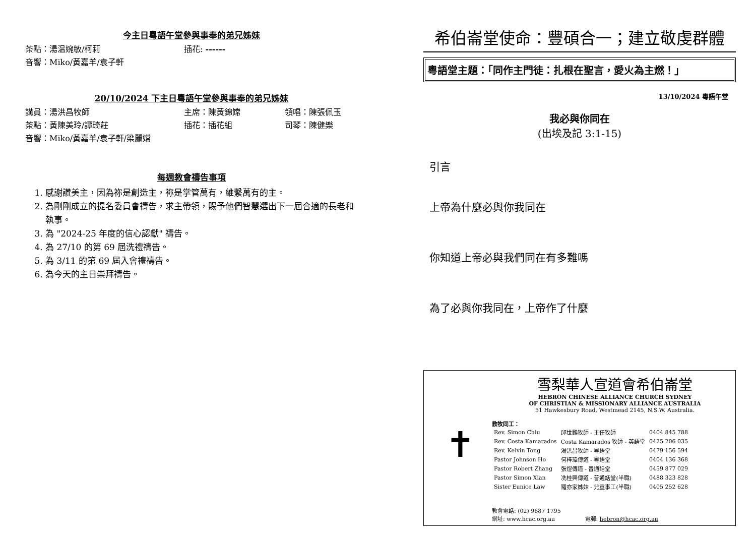今主日粵語午堂參與事奉的弟兄姊妹
茶點：湯温婉敏/柯莉 插花: ------
音響：Miko/黃嘉羊/袁子軒
20/10/2024 下主日粵語午堂參與事奉的弟兄姊妹
講員：湯洪昌牧師 主席：陳黃錦嫦 領唱：陳張佩玉
茶點：黃陳美玲/譚琦莊 插花：插花組 司琴：陳健樂
音響：Miko/黃嘉羊/袁子軒/梁麗嫦
每週教會禱告事項
1. 感謝讚美主，因為祢是創造主，祢是掌管萬有，維繫萬有的主。
2. 為剛剛成立的提名委員會禱告，求主帶領，賜予他們智慧選出下一屆合適的長老和執事。
3. 為 "2024-25 年度的信心認獻" 禱告。
4. 為 27/10 的第 69 屆洗禮禱告。
5. 為 3/11 的第 69 屆入會禮禱告。
6. 為今天的主日崇拜禱告。
希伯崙堂使命：豐碩合一；建立敬虔群體
粵語堂主題：「同作主門徒：扎根在聖言，愛火為主燃！」
13/10/2024 粵語午堂
我必與你同在
(出埃及記 3:1-15)
引言
上帝為什麼必與你我同在
你知道上帝必與我們同在有多難嗎
為了必與你我同在，上帝作了什麼
雪梨華人宣道會希伯崙堂
HEBRON CHINESE ALLIANCE CHURCH SYDNEY
OF CHRISTIAN & MISSIONARY ALLIANCE AUSTRALIA
51 Hawkesbury Road, Westmead 2145, N.S.W. Australia.
✝
教牧同工：
| Rev. Simon Chiu | 邱世鵬牧師 - 主任牧師 | 0404 845 788 |
| Rev. Costa Kamarados | Costa Kamarados 牧師 - 英語堂 | 0425 206 035 |
| Rev. Kelvin Tong | 湯洪昌牧師 - 粵語堂 | 0479 156 594 |
| Pastor Johnson Ho | 何梓瑋傳道 - 粵語堂 | 0404 136 368 |
| Pastor Robert Zhang | 張煜傳道 - 普通話堂 | 0459 877 029 |
| Pastor Simon Xian | 冼桂興傳道 - 普通話堂(半職) | 0488 323 828 |
| Sister Eunice Law | 羅亦家姊妹 - 兒童事工(半職) | 0405 252 628 |
教會電話: (02) 9687 1795
網址: www.hcac.org.au 電郵: hebron@hcac.org.au